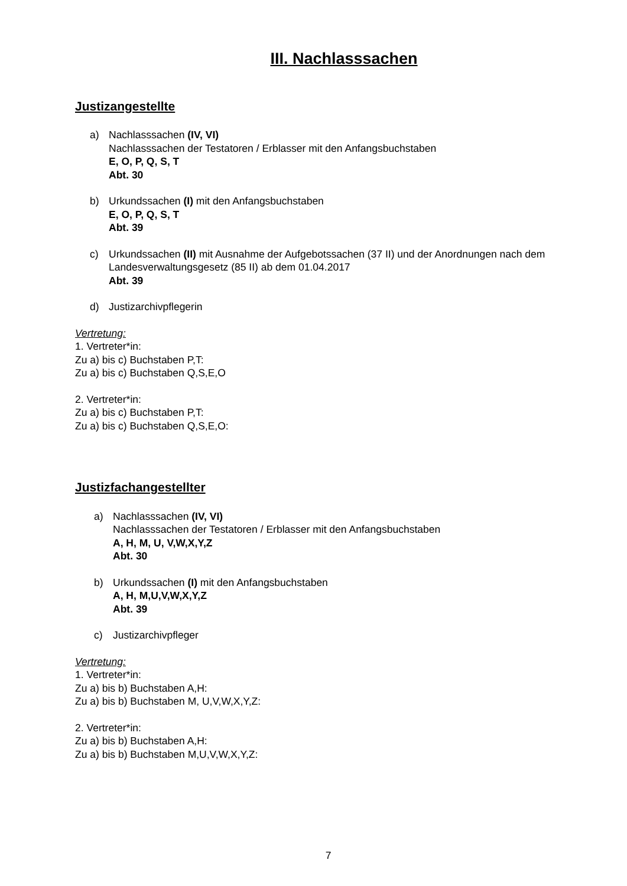III. Nachlasssachen
Justizangestellte
a) Nachlasssachen (IV, VI)
Nachlasssachen der Testatoren / Erblasser mit den Anfangsbuchstaben
E, O, P, Q, S, T
Abt. 30
b) Urkundssachen (I) mit den Anfangsbuchstaben
E, O, P, Q, S, T
Abt. 39
c) Urkundssachen (II) mit Ausnahme der Aufgebotssachen (37 II) und der Anordnungen nach dem Landesverwaltungsgesetz (85 II) ab dem 01.04.2017
Abt. 39
d) Justizarchivpflegerin
Vertretung:
1. Vertreter*in:
Zu a) bis c) Buchstaben P,T:
Zu a) bis c) Buchstaben Q,S,E,O
2. Vertreter*in:
Zu a) bis c) Buchstaben P,T:
Zu a) bis c) Buchstaben Q,S,E,O:
Justizfachangestellter
a) Nachlasssachen (IV, VI)
Nachlasssachen der Testatoren / Erblasser mit den Anfangsbuchstaben
A, H, M, U, V,W,X,Y,Z
Abt. 30
b) Urkundssachen (I) mit den Anfangsbuchstaben
A, H, M,U,V,W,X,Y,Z
Abt. 39
c) Justizarchivpfleger
Vertretung:
1. Vertreter*in:
Zu a) bis b) Buchstaben A,H:
Zu a) bis b) Buchstaben M, U,V,W,X,Y,Z:
2. Vertreter*in:
Zu a) bis b) Buchstaben A,H:
Zu a) bis b) Buchstaben M,U,V,W,X,Y,Z:
7